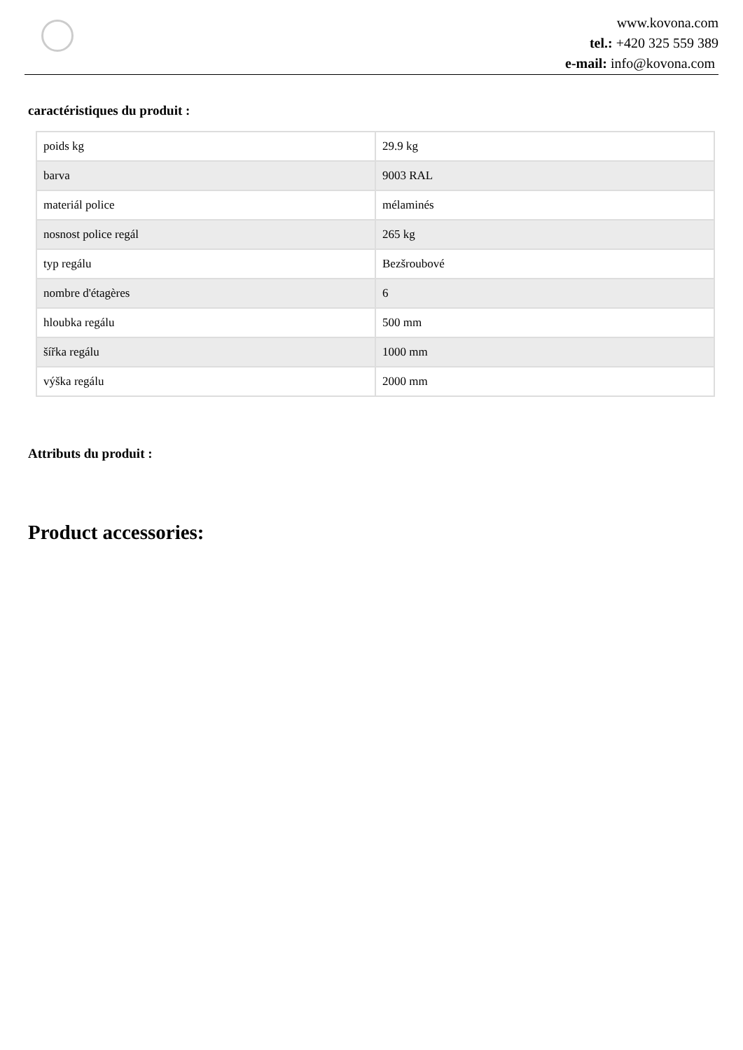www.kovona.com
tel.: +420 325 559 389
e-mail: info@kovona.com
caractéristiques du produit :
| poids kg | 29.9 kg |
| barva | 9003 RAL |
| materiál police | mélaminés |
| nosnost police regál | 265 kg |
| typ regálu | Bezšroubové |
| nombre d'étagères | 6 |
| hloubka regálu | 500 mm |
| šířka regálu | 1000 mm |
| výška regálu | 2000 mm |
Attributs du produit :
Product accessories: